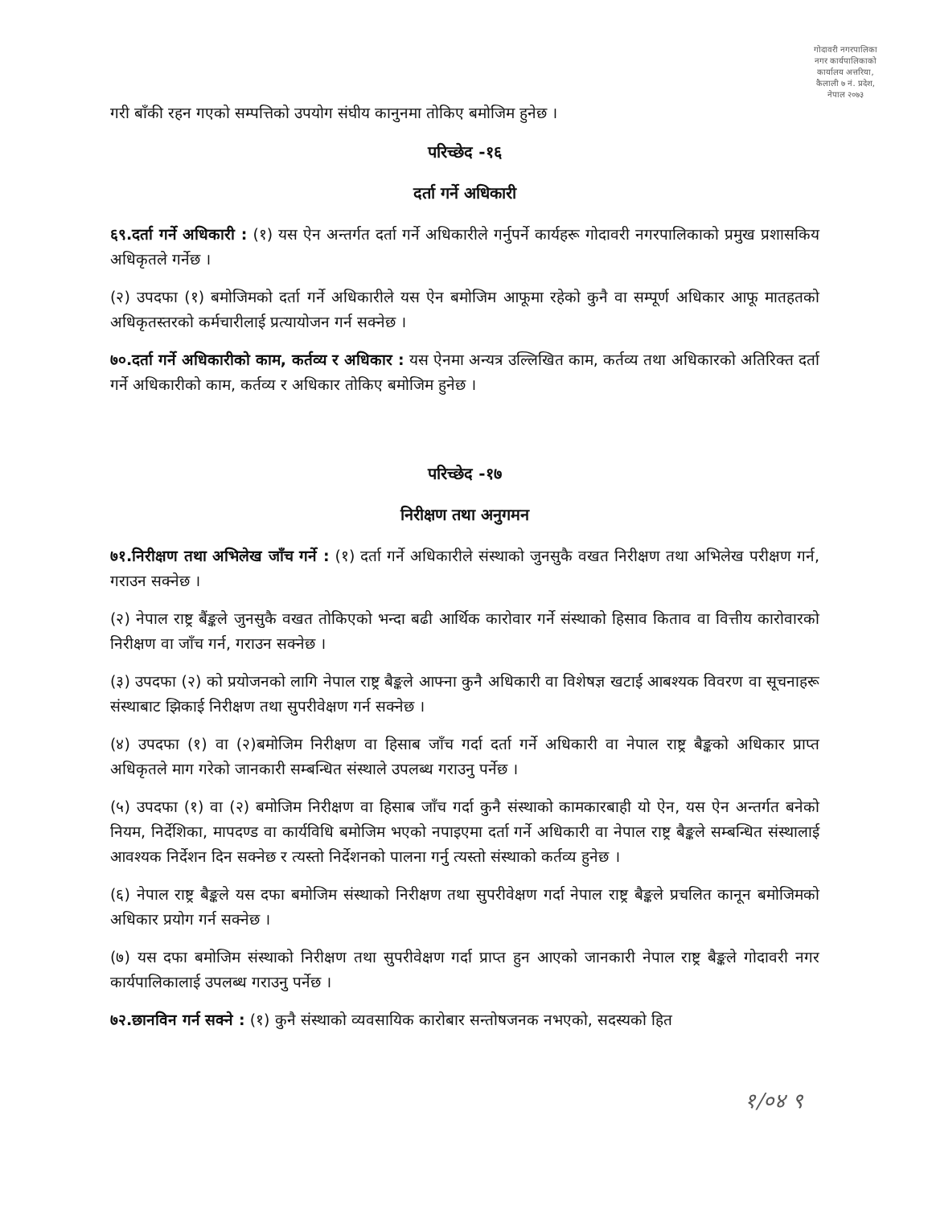गोदावरी नगरपालिका नगर कार्यपालिकाको कार्यालय अत्तरिया, कैलाली ७ नं. प्रदेश, नेपाल २०७३
गरी बाँकी रहन गएको सम्पत्तिको उपयोग संघीय कानुनमा तोकिए बमोजिम हुनेछ ।
परिच्छेद -१६
दर्ता गर्ने अधिकारी
६९.दर्ता गर्ने अधिकारी : (१) यस ऐन अन्तर्गत दर्ता गर्ने अधिकारीले गर्नुपर्ने कार्यहरू गोदावरी नगरपालिकाको प्रमुख प्रशासकिय अधिकृतले गर्नेछ ।
(२) उपदफा (१) बमोजिमको दर्ता गर्ने अधिकारीले यस ऐन बमोजिम आफूमा रहेको कुनै वा सम्पूर्ण अधिकार आफू मातहतको अधिकृतस्तरको कर्मचारीलाई प्रत्यायोजन गर्न सक्नेछ ।
७०.दर्ता गर्ने अधिकारीको काम, कर्तव्य र अधिकार : यस ऐनमा अन्यत्र उल्लिखित काम, कर्तव्य तथा अधिकारको अतिरिक्त दर्ता गर्ने अधिकारीको काम, कर्तव्य र अधिकार तोकिए बमोजिम हुनेछ ।
परिच्छेद -१७
निरीक्षण तथा अनुगमन
७१.निरीक्षण तथा अभिलेख जाँच गर्ने : (१) दर्ता गर्ने अधिकारीले संस्थाको जुनसुकै वखत निरीक्षण तथा अभिलेख परीक्षण गर्न, गराउन सक्नेछ ।
(२) नेपाल राष्ट्र बैंङ्कले जुनसुकै वखत तोकिएको भन्दा बढी आर्थिक कारोवार गर्ने संस्थाको हिसाव किताव वा वित्तीय कारोवारको निरीक्षण वा जाँच गर्न, गराउन सक्नेछ ।
(३) उपदफा (२) को प्रयोजनको लागि नेपाल राष्ट्र बैङ्कले आफ्ना कुनै अधिकारी वा विशेषज्ञ खटाई आबश्यक विवरण वा सूचनाहरू संस्थाबाट झिकाई निरीक्षण तथा सुपरीवेक्षण गर्न सक्नेछ ।
(४) उपदफा (१) वा (२)बमोजिम निरीक्षण वा हिसाब जाँच गर्दा दर्ता गर्ने अधिकारी वा नेपाल राष्ट्र बैङ्कको अधिकार प्राप्त अधिकृतले माग गरेको जानकारी सम्बन्धित संस्थाले उपलब्ध गराउनु पर्नेछ ।
(५) उपदफा (१) वा (२) बमोजिम निरीक्षण वा हिसाब जाँच गर्दा कुनै संस्थाको कामकारबाही यो ऐन, यस ऐन अन्तर्गत बनेको नियम, निर्देशिका, मापदण्ड वा कार्यविधि बमोजिम भएको नपाइएमा दर्ता गर्ने अधिकारी वा नेपाल राष्ट्र बैङ्कले सम्बन्धित संस्थालाई आवश्यक निर्देशन दिन सक्नेछ र त्यस्तो निर्देशनको पालना गर्नु त्यस्तो संस्थाको कर्तव्य हुनेछ ।
(६) नेपाल राष्ट्र बैङ्कले यस दफा बमोजिम संस्थाको निरीक्षण तथा सुपरीवेक्षण गर्दा नेपाल राष्ट्र बैङ्कले प्रचलित कानून बमोजिमको अधिकार प्रयोग गर्न सक्नेछ ।
(७) यस दफा बमोजिम संस्थाको निरीक्षण तथा सुपरीवेक्षण गर्दा प्राप्त हुन आएको जानकारी नेपाल राष्ट्र बैङ्कले गोदावरी नगर कार्यपालिकालाई उपलब्ध गराउनु पर्नेछ ।
७२.छानविन गर्न सक्ने : (१) कुनै संस्थाको व्यवसायिक कारोबार सन्तोषजनक नभएको, सदस्यको हित
१/०४ ९